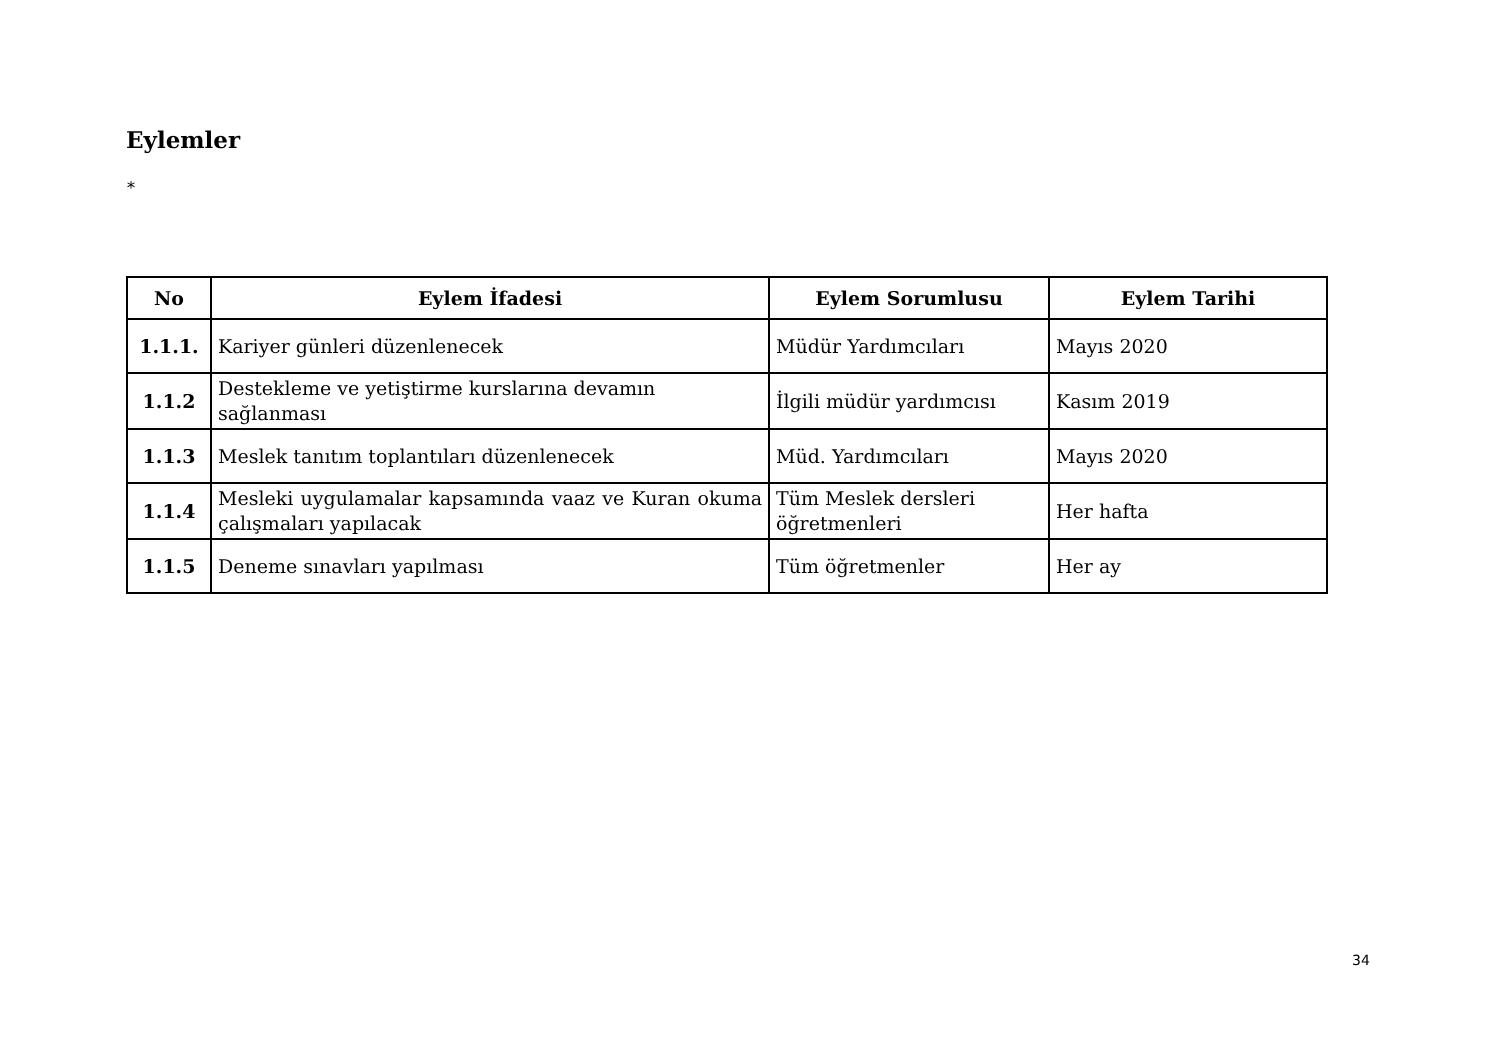Eylemler
*
| No | Eylem İfadesi | Eylem Sorumlusu | Eylem Tarihi |
| --- | --- | --- | --- |
| 1.1.1. | Kariyer günleri düzenlenecek | Müdür Yardımcıları | Mayıs 2020 |
| 1.1.2 | Destekleme ve yetiştirme kurslarına devamın sağlanması | İlgili müdür yardımcısı | Kasım 2019 |
| 1.1.3 | Meslek tanıtım toplantıları düzenlenecek | Müd. Yardımcıları | Mayıs 2020 |
| 1.1.4 | Mesleki uygulamalar kapsamında vaaz ve Kuran okuma çalışmaları yapılacak | Tüm Meslek dersleri öğretmenleri | Her hafta |
| 1.1.5 | Deneme sınavları yapılması | Tüm öğretmenler | Her ay |
34